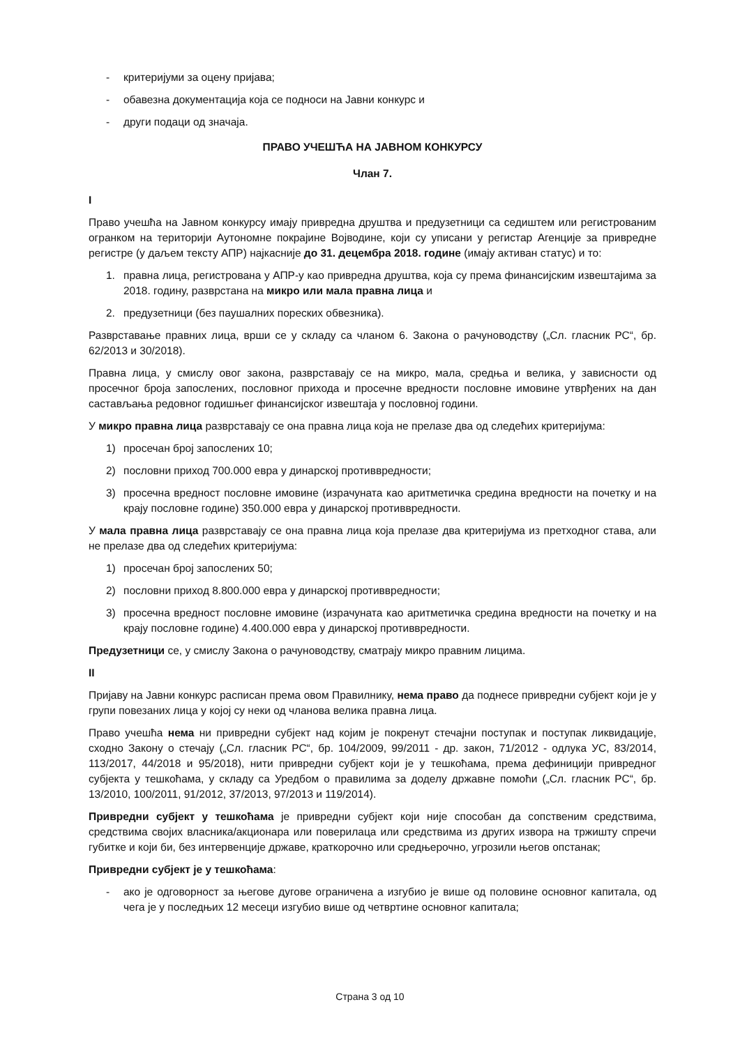- критеријуми за оцену пријава;
- обавезна документација која се подноси на Јавни конкурс и
- други подаци од значаја.
ПРАВО УЧЕШЋА НА ЈАВНОМ КОНКУРСУ
Члан 7.
I
Право учешћа на Јавном конкурсу имају привредна друштва и предузетници са седиштем или регистрованим огранком на територији Аутономне покрајине Војводине, који су уписани у регистар Агенције за привредне регистре (у даљем тексту АПР) најкасније до 31. децембра 2018. године (имају активан статус) и то:
1. правна лица, регистрована у АПР-у као привредна друштва, која су према финансијским извештајима за 2018. годину, разврстана на микро или мала правна лица и
2. предузетници (без паушалних пореских обвезника).
Разврставање правних лица, врши се у складу са чланом 6. Закона о рачуноводству („Сл. гласник РС“, бр. 62/2013 и 30/2018).
Правна лица, у смислу овог закона, разврставају се на микро, мала, средња и велика, у зависности од просечног броја запослених, пословног прихода и просечне вредности пословне имовине утврђених на дан састављања редовног годишњег финансијског извештаја у пословној години.
У микро правна лица разврставају се она правна лица која не прелазе два од следећих критеријума:
1) просечан број запослених 10;
2) пословни приход 700.000 евра у динарској противвредности;
3) просечна вредност пословне имовине (израчуната као аритметичка средина вредности на почетку и на крају пословне године) 350.000 евра у динарској противвредности.
У мала правна лица разврставају се она правна лица која прелазе два критеријума из претходног става, али не прелазе два од следећих критеријума:
1) просечан број запослених 50;
2) пословни приход 8.800.000 евра у динарској противвредности;
3) просечна вредност пословне имовине (израчуната као аритметичка средина вредности на почетку и на крају пословне године) 4.400.000 евра у динарској противвредности.
Предузетници се, у смислу Закона о рачуноводству, сматрају микро правним лицима.
II
Пријаву на Јавни конкурс расписан према овом Правилнику, нема право да поднесе привредни субјект који је у групи повезаних лица у којој су неки од чланова велика правна лица.
Право учешћа нема ни привредни субјект над којим је покренут стечајни поступак и поступак ликвидације, сходно Закону о стечају („Сл. гласник РС“, бр. 104/2009, 99/2011 - др. закон, 71/2012 - одлука УС, 83/2014, 113/2017, 44/2018 и 95/2018), нити привредни субјект који је у тешкоћама, према дефиницији привредног субјекта у тешкоћама, у складу са Уредбом о правилима за доделу државне помоћи („Сл. гласник РС“, бр. 13/2010, 100/2011, 91/2012, 37/2013, 97/2013 и 119/2014).
Привредни субјект у тешкоћама је привредни субјект који није способан да сопственим средствима, средствима својих власника/акционара или поверилаца или средствима из других извора на тржишту спречи губитке и који би, без интервенције државе, краткорочно или средњерочно, угрозили његов опстанак;
Привредни субјект је у тешкоћама:
- ако је одговорност за његове дугове ограничена а изгубио је више од половине основног капитала, од чега је у последњих 12 месеци изгубио више од четвртине основног капитала;
Страна 3 од 10